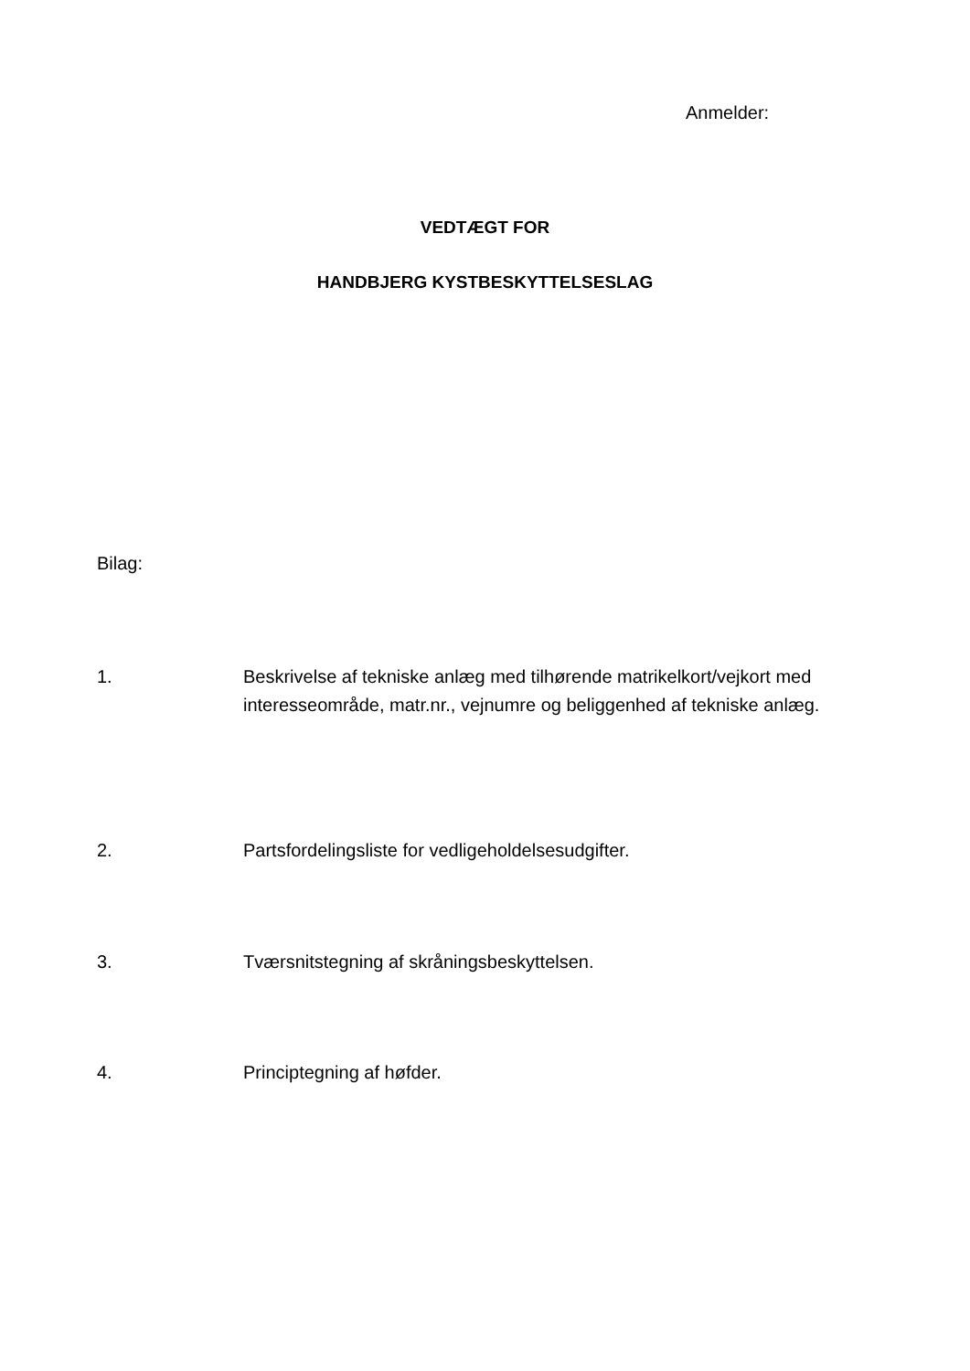Anmelder:
VEDTÆGT FOR
HANDBJERG KYSTBESKYTTELSESLAG
Bilag:
1. Beskrivelse af tekniske anlæg med tilhørende matrikelkort/vejkort med interesseområde, matr.nr., vejnumre og beliggenhed af tekniske anlæg.
2. Partsfordelingsliste for vedligeholdelsesudgifter.
3. Tværsnitstegning af skråningsbeskyttelsen.
4. Principtegning af høfder.